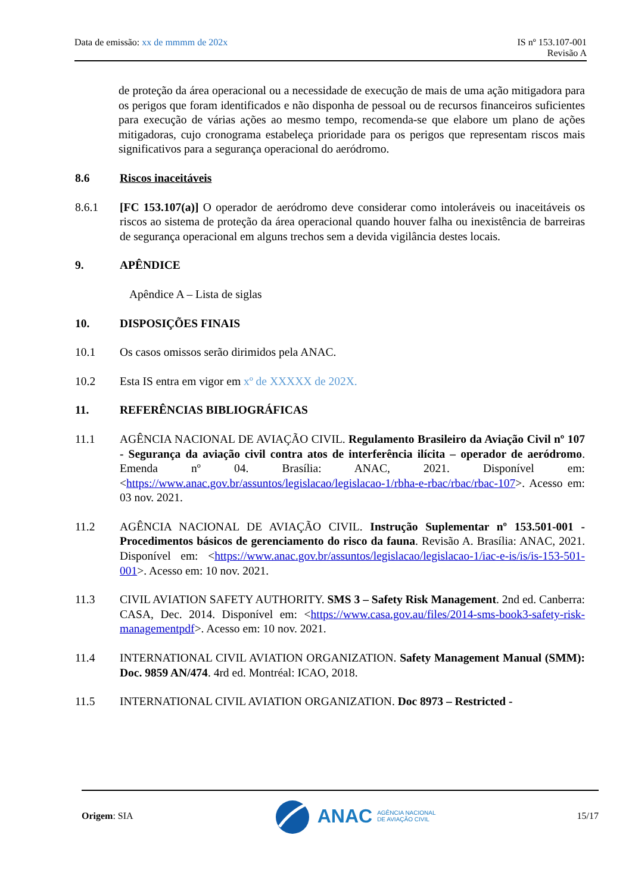Data de emissão: xx de mmmm de 202x
IS nº 153.107-001
Revisão A
de proteção da área operacional ou a necessidade de execução de mais de uma ação mitigadora para os perigos que foram identificados e não disponha de pessoal ou de recursos financeiros suficientes para execução de várias ações ao mesmo tempo, recomenda-se que elabore um plano de ações mitigadoras, cujo cronograma estabeleça prioridade para os perigos que representam riscos mais significativos para a segurança operacional do aeródromo.
8.6 Riscos inaceitáveis
8.6.1 [FC 153.107(a)] O operador de aeródromo deve considerar como intoleráveis ou inaceitáveis os riscos ao sistema de proteção da área operacional quando houver falha ou inexistência de barreiras de segurança operacional em alguns trechos sem a devida vigilância destes locais.
9. APÊNDICE
Apêndice A – Lista de siglas
10. DISPOSIÇÕES FINAIS
10.1 Os casos omissos serão dirimidos pela ANAC.
10.2 Esta IS entra em vigor em xº de XXXXX de 202X.
11. REFERÊNCIAS BIBLIOGRÁFICAS
11.1 AGÊNCIA NACIONAL DE AVIAÇÃO CIVIL. Regulamento Brasileiro da Aviação Civil nº 107 - Segurança da aviação civil contra atos de interferência ilícita – operador de aeródromo. Emenda nº 04. Brasília: ANAC, 2021. Disponível em: <https://www.anac.gov.br/assuntos/legislacao/legislacao-1/rbha-e-rbac/rbac/rbac-107>. Acesso em: 03 nov. 2021.
11.2 AGÊNCIA NACIONAL DE AVIAÇÃO CIVIL. Instrução Suplementar nº 153.501-001 - Procedimentos básicos de gerenciamento do risco da fauna. Revisão A. Brasília: ANAC, 2021. Disponível em: <https://www.anac.gov.br/assuntos/legislacao/legislacao-1/iac-e-is/is/is-153-501-001>. Acesso em: 10 nov. 2021.
11.3 CIVIL AVIATION SAFETY AUTHORITY. SMS 3 – Safety Risk Management. 2nd ed. Canberra: CASA, Dec. 2014. Disponível em: <https://www.casa.gov.au/files/2014-sms-book3-safety-risk-managementpdf>. Acesso em: 10 nov. 2021.
11.4 INTERNATIONAL CIVIL AVIATION ORGANIZATION. Safety Management Manual (SMM): Doc. 9859 AN/474. 4rd ed. Montréal: ICAO, 2018.
11.5 INTERNATIONAL CIVIL AVIATION ORGANIZATION. Doc 8973 – Restricted -
Origem: SIA
ANAC AGÊNCIA NACIONAL
DE AVIAÇÃO CIVIL
15/17